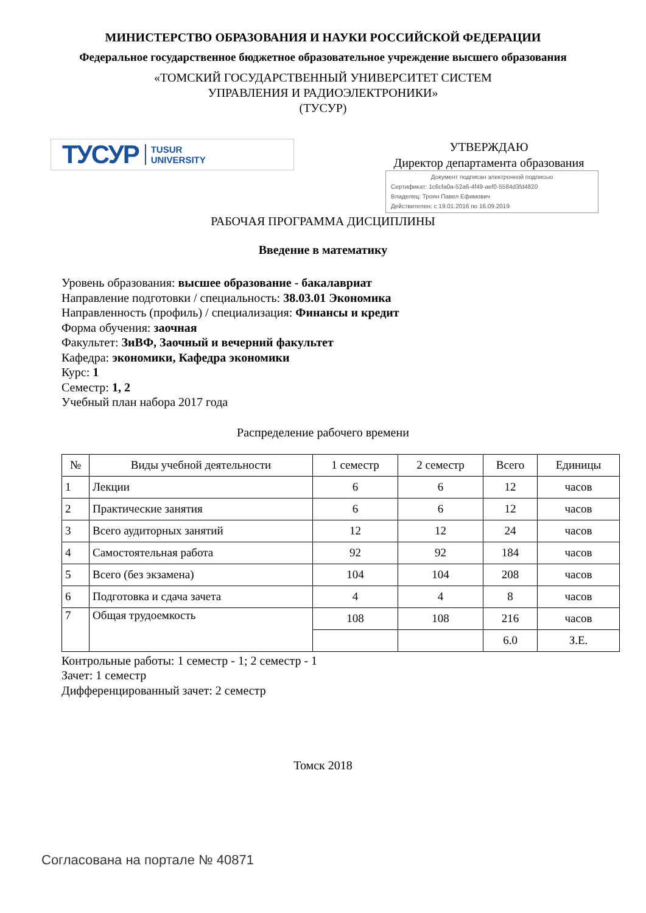МИНИСТЕРСТВО ОБРАЗОВАНИЯ И НАУКИ РОССИЙСКОЙ ФЕДЕРАЦИИ
Федеральное государственное бюджетное образовательное учреждение высшего образования
«ТОМСКИЙ ГОСУДАРСТВЕННЫЙ УНИВЕРСИТЕТ СИСТЕМ
УПРАВЛЕНИЯ И РАДИОЭЛЕКТРОНИКИ»
(ТУСУР)
ТУСУР TUSUR
UNIVERSITY
УТВЕРЖДАЮ
Директор департамента образования
Документ подписан электронной подписью
Сертификат: 1c6cfa0a-52a6-4f49-aef0-5584d3fd4820
Владелец: Троян Павел Ефимович
Действителен: с 19.01.2016 по 16.09.2019
РАБОЧАЯ ПРОГРАММА ДИСЦИПЛИНЫ
Введение в математику
Уровень образования: высшее образование - бакалавриат
Направление подготовки / специальность: 38.03.01 Экономика
Направленность (профиль) / специализация: Финансы и кредит
Форма обучения: заочная
Факультет: ЗиВФ, Заочный и вечерний факультет
Кафедра: экономики, Кафедра экономики
Курс: 1
Семестр: 1, 2
Учебный план набора 2017 года
Распределение рабочего времени
| № | Виды учебной деятельности | 1 семестр | 2 семестр | Всего | Единицы |
| --- | --- | --- | --- | --- | --- |
| 1 | Лекции | 6 | 6 | 12 | часов |
| 2 | Практические занятия | 6 | 6 | 12 | часов |
| 3 | Всего аудиторных занятий | 12 | 12 | 24 | часов |
| 4 | Самостоятельная работа | 92 | 92 | 184 | часов |
| 5 | Всего (без экзамена) | 104 | 104 | 208 | часов |
| 6 | Подготовка и сдача зачета | 4 | 4 | 8 | часов |
| 7 | Общая трудоемкость | 108 | 108 | 216 | часов |
| | | | | 6.0 | З.Е. |
Контрольные работы: 1 семестр - 1; 2 семестр - 1
Зачет: 1 семестр
Дифференцированный зачет: 2 семестр
Томск 2018
Согласована на портале № 40871